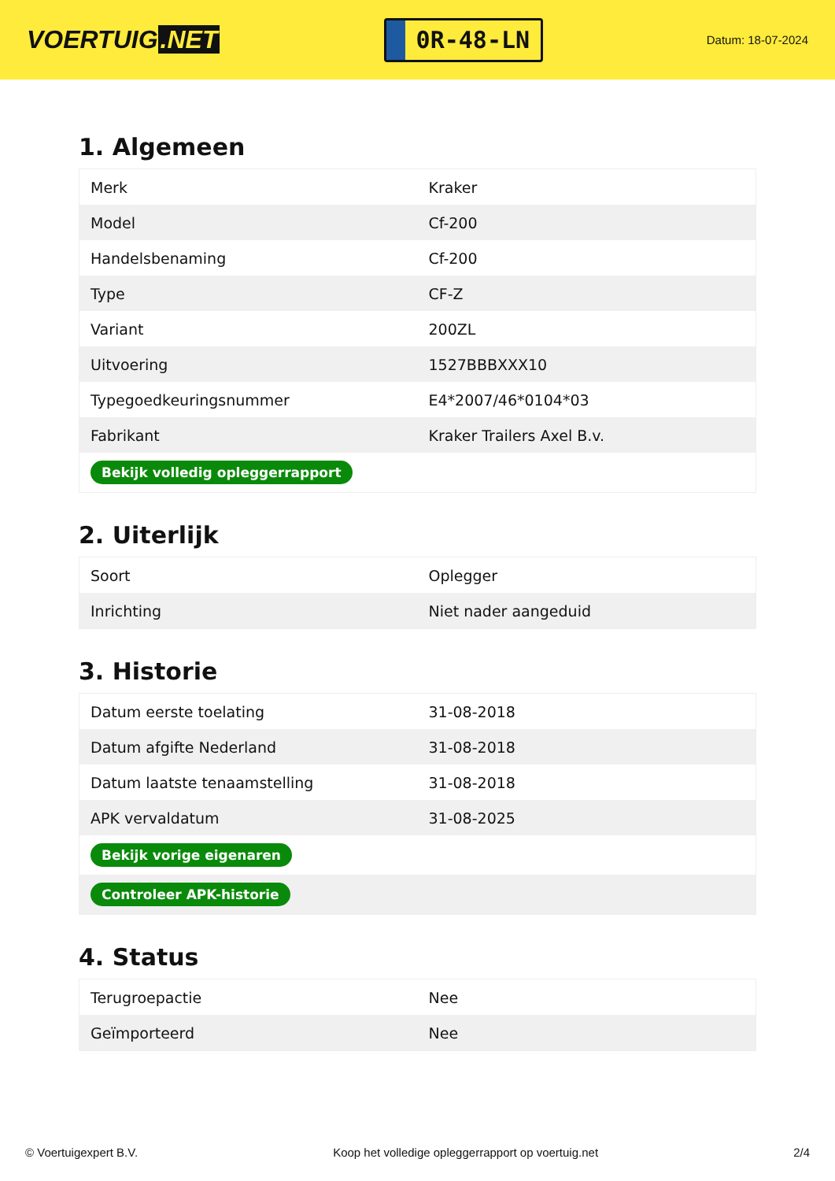VOERTUIG.NET
0R-48-LN
Datum: 18-07-2024
1. Algemeen
| Merk | Kraker |
| Model | Cf-200 |
| Handelsbenaming | Cf-200 |
| Type | CF-Z |
| Variant | 200ZL |
| Uitvoering | 1527BBBXXX10 |
| Typegoedkeuringsnummer | E4*2007/46*0104*03 |
| Fabrikant | Kraker Trailers Axel B.v. |
| Bekijk volledig opleggerrapport | |
2. Uiterlijk
| Soort | Oplegger |
| Inrichting | Niet nader aangeduid |
3. Historie
| Datum eerste toelating | 31-08-2018 |
| Datum afgifte Nederland | 31-08-2018 |
| Datum laatste tenaamstelling | 31-08-2018 |
| APK vervaldatum | 31-08-2025 |
| Bekijk vorige eigenaren | |
| Controleer APK-historie | |
4. Status
| Terugroepactie | Nee |
| Geïmporteerd | Nee |
© Voertuigexpert B.V. Koop het volledige opleggerrapport op voertuig.net 2/4